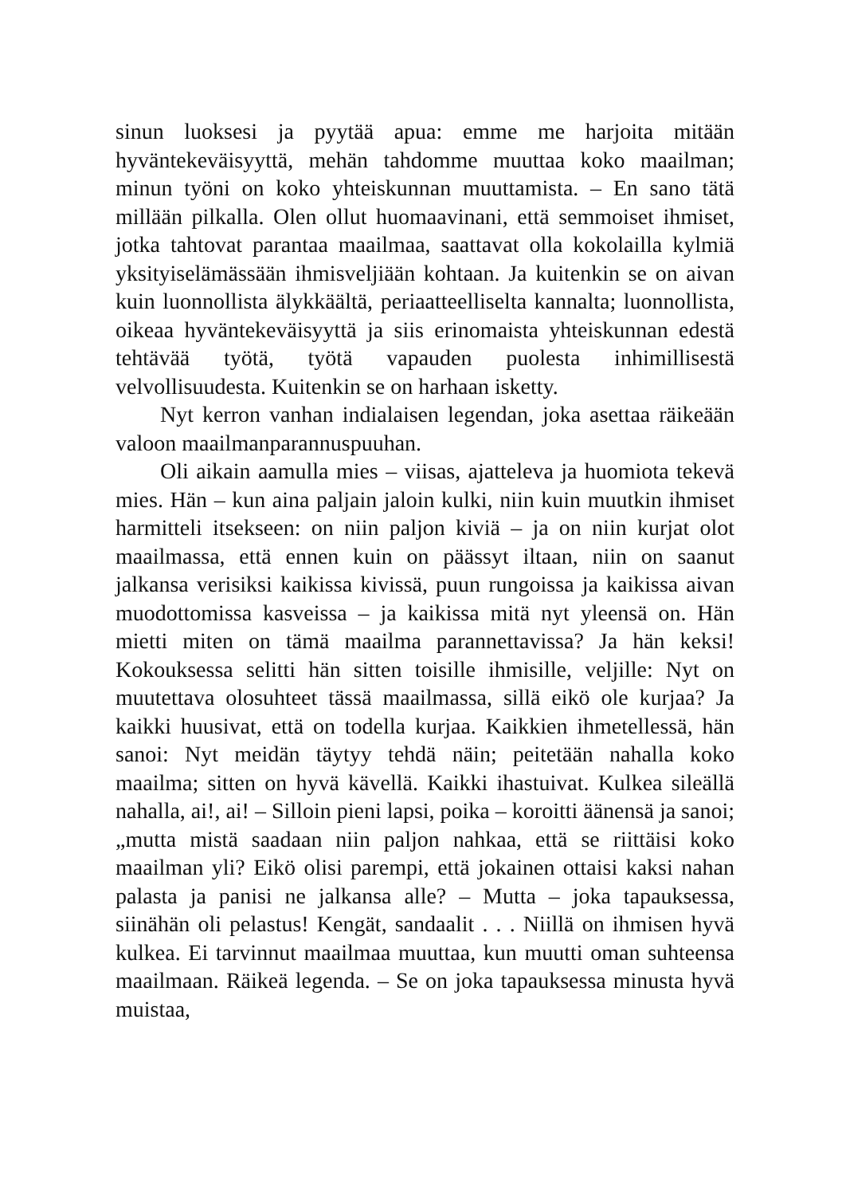sinun luoksesi ja pyytää apua: emme me harjoita mitään hyväntekeväisyyttä, mehän tahdomme muuttaa koko maailman; minun työni on koko yhteiskunnan muuttamista. – En sano tätä millään pilkalla. Olen ollut huomaavinani, että semmoiset ihmiset, jotka tahtovat parantaa maailmaa, saattavat olla kokolailla kylmiä yksityiselämässään ihmisveljiään kohtaan. Ja kuitenkin se on aivan kuin luonnollista älykkäältä, periaatteelliselta kannalta; luonnollista, oikeaa hyväntekeväisyyttä ja siis erinomaista yhteiskunnan edestä tehtävää työtä, työtä vapauden puolesta inhimillisestä velvollisuudesta. Kuitenkin se on harhaan isketty.
Nyt kerron vanhan indialaisen legendan, joka asettaa räikeään valoon maailmanparannuspuuhan.
Oli aikain aamulla mies – viisas, ajatteleva ja huomiota tekevä mies. Hän – kun aina paljain jaloin kulki, niin kuin muutkin ihmiset harmitteli itsekseen: on niin paljon kiviä – ja on niin kurjat olot maailmassa, että ennen kuin on päässyt iltaan, niin on saanut jalkansa verisiksi kaikissa kivissä, puun rungoissa ja kaikissa aivan muodottomissa kasveissa – ja kaikissa mitä nyt yleensä on. Hän mietti miten on tämä maailma parannettavissa? Ja hän keksi! Kokouksessa selitti hän sitten toisille ihmisille, veljille: Nyt on muutettava olosuhteet tässä maailmassa, sillä eikö ole kurjaa? Ja kaikki huusivat, että on todella kurjaa. Kaikkien ihmetellessä, hän sanoi: Nyt meidän täytyy tehdä näin; peitetään nahalla koko maailma; sitten on hyvä kävellä. Kaikki ihastuivat. Kulkea sileällä nahalla, ai!, ai! – Silloin pieni lapsi, poika – koroitti äänensä ja sanoi; „mutta mistä saadaan niin paljon nahkaa, että se riittäisi koko maailman yli? Eikö olisi parempi, että jokainen ottaisi kaksi nahan palasta ja panisi ne jalkansa alle? – Mutta – joka tapauksessa, siinähän oli pelastus! Kengät, sandaalit . . . Niillä on ihmisen hyvä kulkea. Ei tarvinnut maailmaa muuttaa, kun muutti oman suhteensa maailmaan. Räikeä legenda. – Se on joka tapauksessa minusta hyvä muistaa,